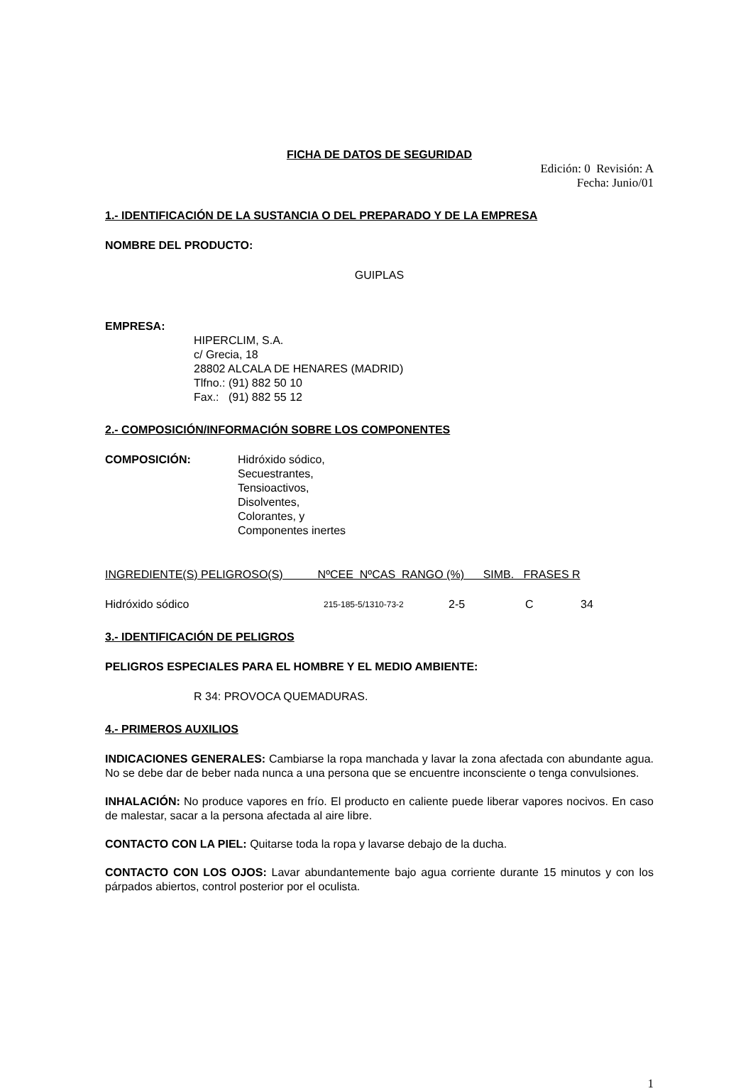FICHA DE DATOS DE SEGURIDAD
Edición: 0 Revisión: A
Fecha: Junio/01
1.- IDENTIFICACIÓN DE LA SUSTANCIA O DEL PREPARADO Y DE LA EMPRESA
NOMBRE DEL PRODUCTO:
GUIPLAS
EMPRESA:
HIPERCLIM, S.A.
c/ Grecia, 18
28802 ALCALA DE HENARES (MADRID)
Tlfno.: (91) 882 50 10
Fax.: (91) 882 55 12
2.- COMPOSICIÓN/INFORMACIÓN SOBRE LOS COMPONENTES
COMPOSICIÓN: Hidróxido sódico,
Secuestrantes,
Tensioactivos,
Disolventes,
Colorantes, y
Componentes inertes
| INGREDIENTE(S) PELIGROSO(S) NºCEE NºCAS RANGO (%) SIMB. FRASES R | | | | |
| --- | --- | --- | --- | --- |
| Hidróxido sódico | 215-185-5/1310-73-2 | 2-5 | C | 34 |
3.- IDENTIFICACIÓN DE PELIGROS
PELIGROS ESPECIALES PARA EL HOMBRE Y EL MEDIO AMBIENTE:
R 34: PROVOCA QUEMADURAS.
4.- PRIMEROS AUXILIOS
INDICACIONES GENERALES: Cambiarse la ropa manchada y lavar la zona afectada con abundante agua. No se debe dar de beber nada nunca a una persona que se encuentre inconsciente o tenga convulsiones.
INHALACIÓN: No produce vapores en frío. El producto en caliente puede liberar vapores nocivos. En caso de malestar, sacar a la persona afectada al aire libre.
CONTACTO CON LA PIEL: Quitarse toda la ropa y lavarse debajo de la ducha.
CONTACTO CON LOS OJOS: Lavar abundantemente bajo agua corriente durante 15 minutos y con los párpados abiertos, control posterior por el oculista.
1